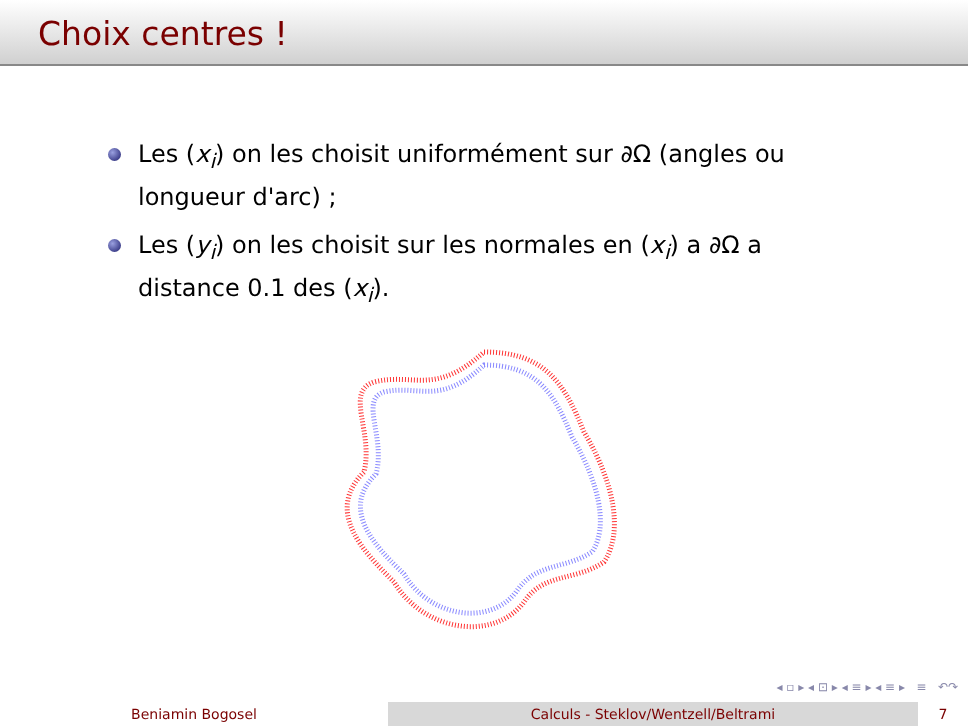Choix centres !
Les (x<sub>i</sub>) on les choisit uniformément sur ∂Ω (angles ou longueur d'arc) ;
Les (y<sub>i</sub>) on les choisit sur les normales en (x<sub>i</sub>) a ∂Ω a distance 0.1 des (x<sub>i</sub>).
◂ ▫ ▸ ◂ ⊡ ▸ ◂ ≡ ▸ ◂ ≡ ▸ ≡ ↶↷
Beniamin Bogosel Calculs - Steklov/Wentzell/Beltrami 7